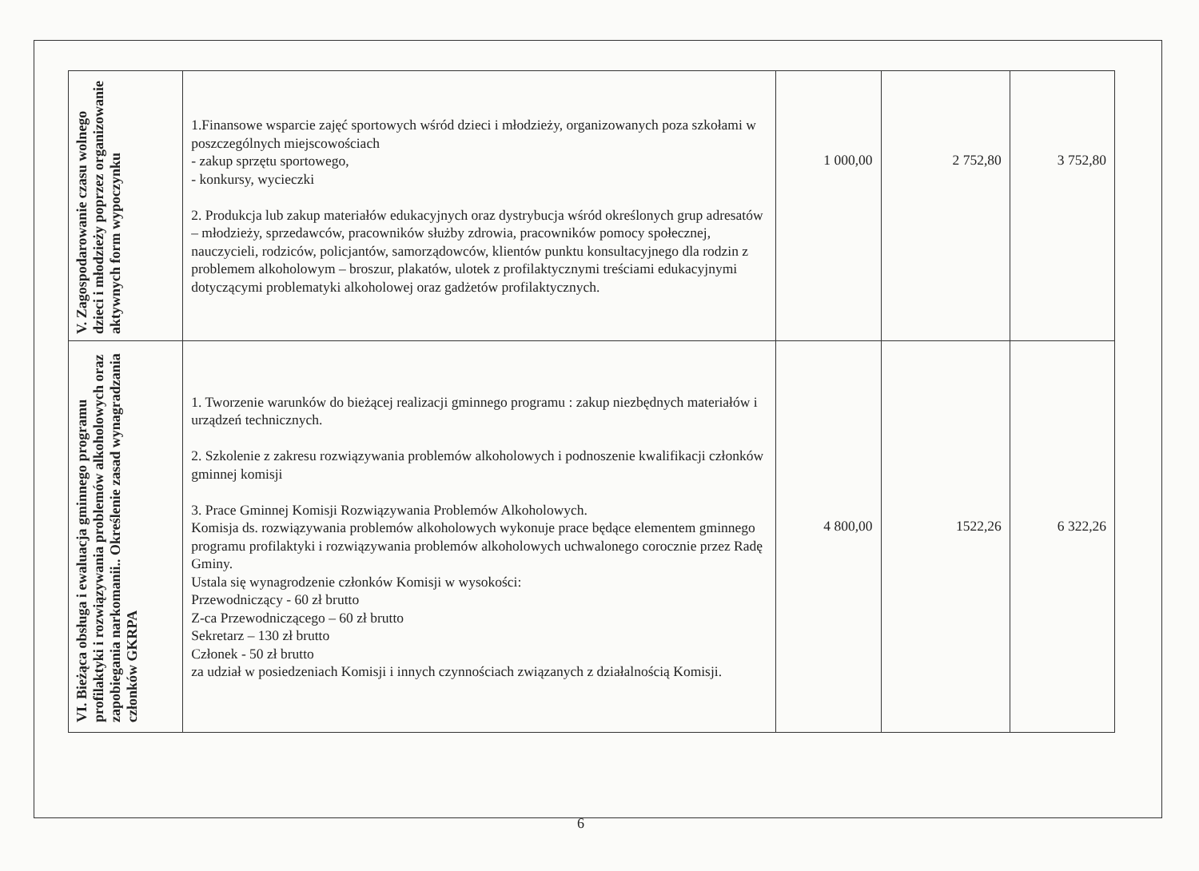| V. Zagospodarowanie czasu wolnego dzieci i młodzieży poprzez organizowanie aktywnych form wypoczynku | 1.Finansowe wsparcie zajęć sportowych wśród dzieci i młodzieży, organizowanych poza szkołami w poszczególnych miejscowościach - zakup sprzętu sportowego, - konkursy, wycieczki 2. Produkcja lub zakup materiałów edukacyjnych oraz dystrybucja wśród określonych grup adresatów – młodzieży, sprzedawców, pracowników służby zdrowia, pracowników pomocy społecznej, nauczycieli, rodziców, policjantów, samorządowców, klientów punktu konsultacyjnego dla rodzin z problemem alkoholowym – broszur, plakatów, ulotek z profilaktycznymi treściami edukacyjnymi dotyczącymi problematyki alkoholowej oraz gadżetów profilaktycznych. | 1 000,00 | 2 752,80 | 3 752,80 |
| VI. Bieżąca obsługa i ewaluacja gminnego programu profilaktyki i rozwiązywania problemów alkoholowych oraz zapobiegania narkomanii.. Określenie zasad wynagradzania członków GKRPA | 1. Tworzenie warunków do bieżącej realizacji gminnego programu : zakup niezbędnych materiałów i urządzeń technicznych. 2. Szkolenie z zakresu rozwiązywania problemów alkoholowych i podnoszenie kwalifikacji członków gminnej komisji 3. Prace Gminnej Komisji Rozwiązywania Problemów Alkoholowych. Komisja ds. rozwiązywania problemów alkoholowych wykonuje prace będące elementem gminnego programu profilaktyki i rozwiązywania problemów alkoholowych uchwalonego corocznie przez Radę Gminy. Ustala się wynagrodzenie członków Komisji w wysokości: Przewodniczący - 60 zł brutto Z-ca Przewodniczącego – 60 zł brutto Sekretarz – 130 zł brutto Członek - 50 zł brutto za udział w posiedzeniach Komisji i innych czynnościach związanych z działalnością Komisji. | 4 800,00 | 1522,26 | 6 322,26 |
6